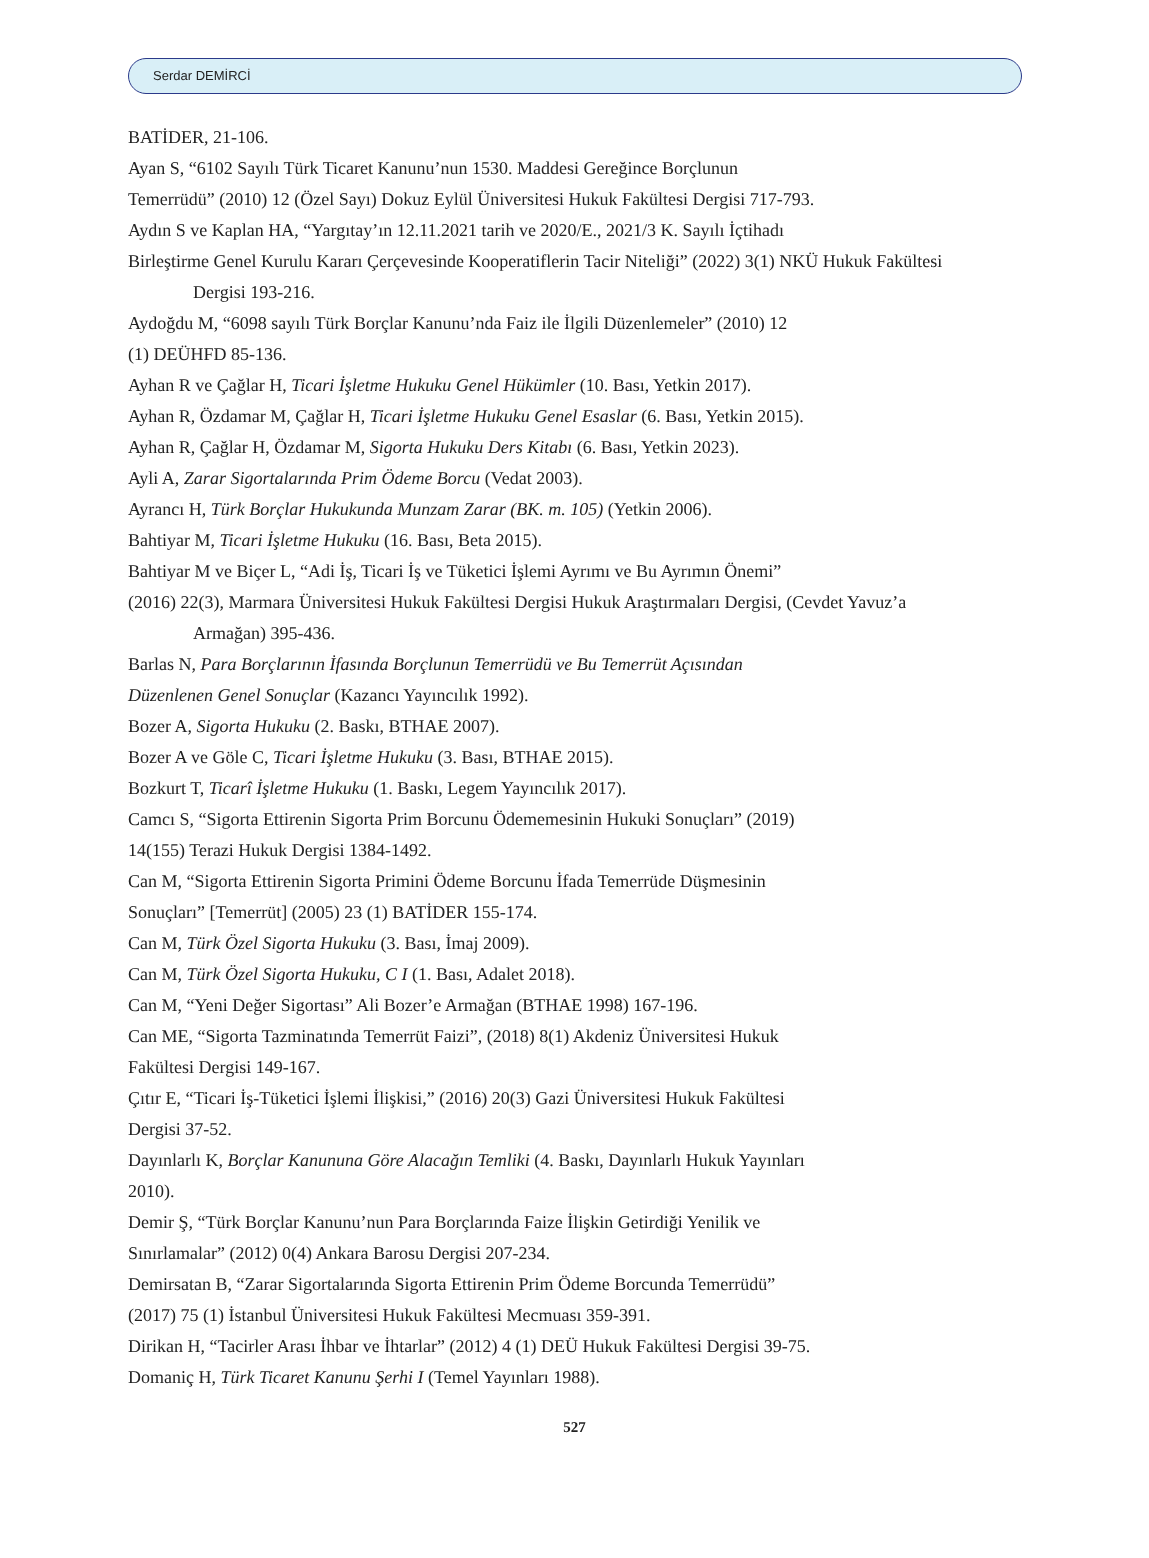Serdar DEMİRCİ
BATİDER, 21-106.
Ayan S, “6102 Sayılı Türk Ticaret Kanunu’nun 1530. Maddesi Gereğince Borçlunun
Temerrüdü” (2010) 12 (Özel Sayı) Dokuz Eylül Üniversitesi Hukuk Fakültesi Dergisi 717-793.
Aydın S ve Kaplan HA, “Yargıtay’ın 12.11.2021 tarih ve 2020/E., 2021/3 K. Sayılı İçtihadı
Birleştirme Genel Kurulu Kararı Çerçevesinde Kooperatiflerin Tacir Niteliği” (2022) 3(1) NKÜ Hukuk Fakültesi
Dergisi 193-216.
Aydoğdu M, “6098 sayılı Türk Borçlar Kanunu’nda Faiz ile İlgili Düzenlemeler” (2010) 12
(1) DEÜHFD 85-136.
Ayhan R ve Çağlar H, Ticari İşletme Hukuku Genel Hükümler (10. Bası, Yetkin 2017).
Ayhan R, Özdamar M, Çağlar H, Ticari İşletme Hukuku Genel Esaslar (6. Bası, Yetkin 2015).
Ayhan R, Çağlar H, Özdamar M, Sigorta Hukuku Ders Kitabı (6. Bası, Yetkin 2023).
Ayli A, Zarar Sigortalarında Prim Ödeme Borcu (Vedat 2003).
Ayrancı H, Türk Borçlar Hukukunda Munzam Zarar (BK. m. 105) (Yetkin 2006).
Bahtiyar M, Ticari İşletme Hukuku (16. Bası, Beta 2015).
Bahtiyar M ve Biçer L, “Adi İş, Ticari İş ve Tüketici İşlemi Ayrımı ve Bu Ayrımın Önemi”
(2016) 22(3), Marmara Üniversitesi Hukuk Fakültesi Dergisi Hukuk Araştırmaları Dergisi, (Cevdet Yavuz’a
Armağan) 395-436.
Barlas N, Para Borçlarının İfasında Borçlunun Temerrüdü ve Bu Temerrüt Açısından
Düzenlenen Genel Sonuçlar (Kazancı Yayıncılık 1992).
Bozer A, Sigorta Hukuku (2. Baskı, BTHAE 2007).
Bozer A ve Göle C, Ticari İşletme Hukuku (3. Bası, BTHAE 2015).
Bozkurt T, Ticarî İşletme Hukuku (1. Baskı, Legem Yayıncılık 2017).
Camcı S, “Sigorta Ettirenin Sigorta Prim Borcunu Ödememesinin Hukuki Sonuçları” (2019)
14(155) Terazi Hukuk Dergisi 1384-1492.
Can M, “Sigorta Ettirenin Sigorta Primini Ödeme Borcunu İfada Temerrüde Düşmesinin
Sonuçları” [Temerrüt] (2005) 23 (1) BATİDER 155-174.
Can M, Türk Özel Sigorta Hukuku (3. Bası, İmaj 2009).
Can M, Türk Özel Sigorta Hukuku, C I (1. Bası, Adalet 2018).
Can M, “Yeni Değer Sigortası” Ali Bozer’e Armağan (BTHAE 1998) 167-196.
Can ME, “Sigorta Tazminatında Temerrüt Faizi”, (2018) 8(1) Akdeniz Üniversitesi Hukuk
Fakültesi Dergisi 149-167.
Çıtır E, “Ticari İş-Tüketici İşlemi İlişkisi,” (2016) 20(3) Gazi Üniversitesi Hukuk Fakültesi
Dergisi 37-52.
Dayınlarlı K, Borçlar Kanununa Göre Alacağın Temliki (4. Baskı, Dayınlarlı Hukuk Yayınları
2010).
Demir Ş, “Türk Borçlar Kanunu’nun Para Borçlarında Faize İlişkin Getirdiği Yenilik ve
Sınırlamalar” (2012) 0(4) Ankara Barosu Dergisi 207-234.
Demirsatan B, “Zarar Sigortalarında Sigorta Ettirenin Prim Ödeme Borcunda Temerrüdü”
(2017) 75 (1) İstanbul Üniversitesi Hukuk Fakültesi Mecmuası 359-391.
Dirikan H, “Tacirler Arası İhbar ve İhtarlar” (2012) 4 (1) DEÜ Hukuk Fakültesi Dergisi 39-75.
Domaniç H, Türk Ticaret Kanunu Şerhi I (Temel Yayınları 1988).
527